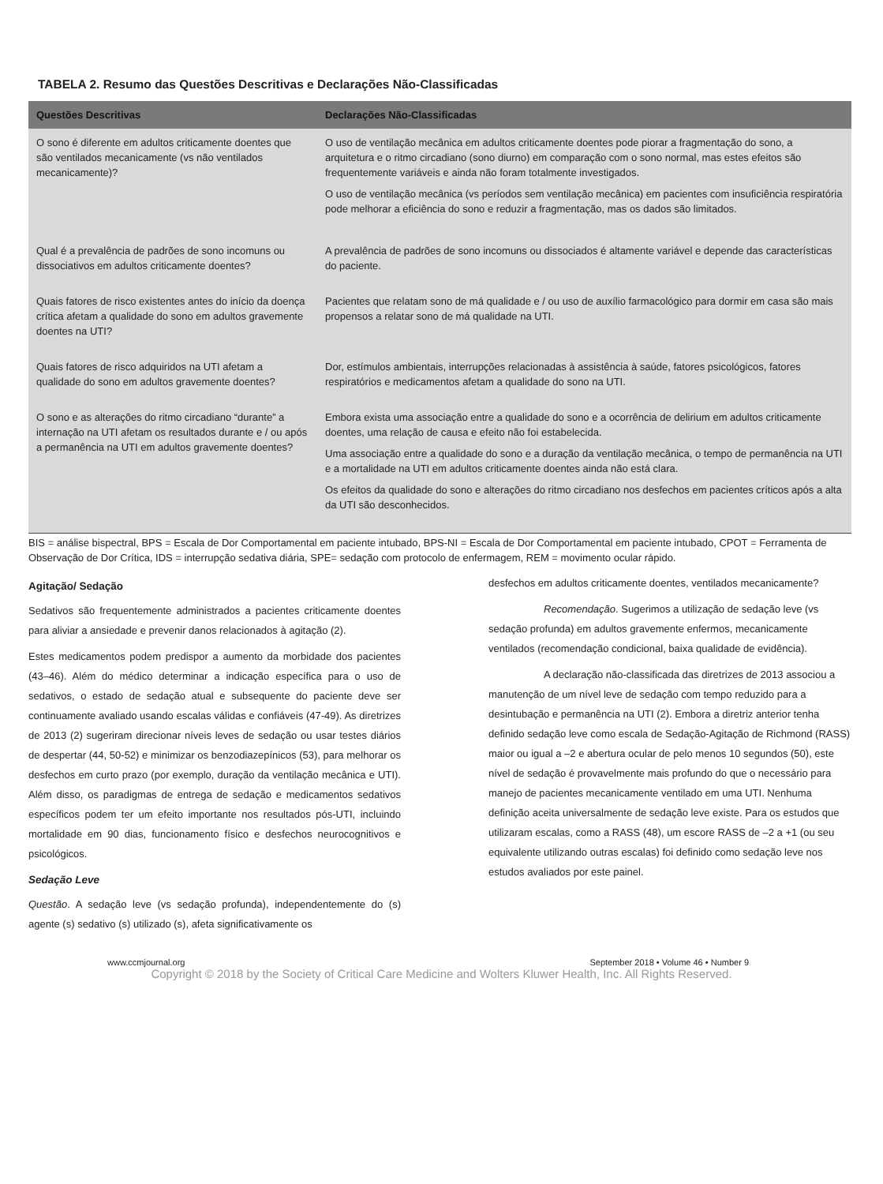TABELA 2. Resumo das Questões Descritivas e Declarações Não-Classificadas
| Questões Descritivas | Declarações Não-Classificadas |
| --- | --- |
| O sono é diferente em adultos criticamente doentes que são ventilados mecanicamente (vs não ventilados mecanicamente)? | O uso de ventilação mecânica em adultos criticamente doentes pode piorar a fragmentação do sono, a arquitetura e o ritmo circadiano (sono diurno) em comparação com o sono normal, mas estes efeitos são frequentemente variáveis e ainda não foram totalmente investigados. O uso de ventilação mecânica (vs períodos sem ventilação mecânica) em pacientes com insuficiência respiratória pode melhorar a eficiência do sono e reduzir a fragmentação, mas os dados são limitados. |
| Qual é a prevalência de padrões de sono incomuns ou dissociativos em adultos criticamente doentes? | A prevalência de padrões de sono incomuns ou dissociados é altamente variável e depende das características do paciente. |
| Quais fatores de risco existentes antes do início da doença crítica afetam a qualidade do sono em adultos gravemente doentes na UTI? | Pacientes que relatam sono de má qualidade e / ou uso de auxílio farmacológico para dormir em casa são mais propensos a relatar sono de má qualidade na UTI. |
| Quais fatores de risco adquiridos na UTI afetam a qualidade do sono em adultos gravemente doentes? | Dor, estímulos ambientais, interrupções relacionadas à assistência à saúde, fatores psicológicos, fatores respiratórios e medicamentos afetam a qualidade do sono na UTI. |
| O sono e as alterações do ritmo circadiano “durante” a internação na UTI afetam os resultados durante e / ou após a permanência na UTI em adultos gravemente doentes? | Embora exista uma associação entre a qualidade do sono e a ocorrência de delirium em adultos criticamente doentes, uma relação de causa e efeito não foi estabelecida. Uma associação entre a qualidade do sono e a duração da ventilação mecânica, o tempo de permanência na UTI e a mortalidade na UTI em adultos criticamente doentes ainda não está clara. Os efeitos da qualidade do sono e alterações do ritmo circadiano nos desfechos em pacientes críticos após a alta da UTI são desconhecidos. |
BIS = análise bispectral, BPS = Escala de Dor Comportamental em paciente intubado, BPS-NI = Escala de Dor Comportamental em paciente intubado, CPOT = Ferramenta de Observação de Dor Crítica, IDS = interrupção sedativa diária, SPE= sedação com protocolo de enfermagem, REM = movimento ocular rápido.
Agitação/ Sedação
Sedativos são frequentemente administrados a pacientes criticamente doentes para aliviar a ansiedade e prevenir danos relacionados à agitação (2).
Estes medicamentos podem predispor a aumento da morbidade dos pacientes (43–46). Além do médico determinar a indicação específica para o uso de sedativos, o estado de sedação atual e subsequente do paciente deve ser continuamente avaliado usando escalas válidas e confiáveis (47-49). As diretrizes de 2013 (2) sugeriram direcionar níveis leves de sedação ou usar testes diários de despertar (44, 50-52) e minimizar os benzodiazepínicos (53), para melhorar os desfechos em curto prazo (por exemplo, duração da ventilação mecânica e UTI). Além disso, os paradigmas de entrega de sedação e medicamentos sedativos específicos podem ter um efeito importante nos resultados pós-UTI, incluindo mortalidade em 90 dias, funcionamento físico e desfechos neurocognitivos e psicológicos.
Sedação Leve
Questão. A sedação leve (vs sedação profunda), independentemente do (s) agente (s) sedativo (s) utilizado (s), afeta significativamente os
desfechos em adultos criticamente doentes, ventilados mecanicamente?
Recomendação. Sugerimos a utilização de sedação leve (vs sedação profunda) em adultos gravemente enfermos, mecanicamente ventilados (recomendação condicional, baixa qualidade de evidência).
A declaração não-classificada das diretrizes de 2013 associou a manutenção de um nível leve de sedação com tempo reduzido para a desintubação e permanência na UTI (2). Embora a diretriz anterior tenha definido sedação leve como escala de Sedação-Agitação de Richmond (RASS) maior ou igual a –2 e abertura ocular de pelo menos 10 segundos (50), este nível de sedação é provavelmente mais profundo do que o necessário para manejo de pacientes mecanicamente ventilado em uma UTI. Nenhuma definição aceita universalmente de sedação leve existe. Para os estudos que utilizaram escalas, como a RASS (48), um escore RASS de –2 a +1 (ou seu equivalente utilizando outras escalas) foi definido como sedação leve nos estudos avaliados por este painel.
www.ccmjournal.org September 2018 • Volume 46 • Number 9
Copyright © 2018 by the Society of Critical Care Medicine and Wolters Kluwer Health, Inc. All Rights Reserved.